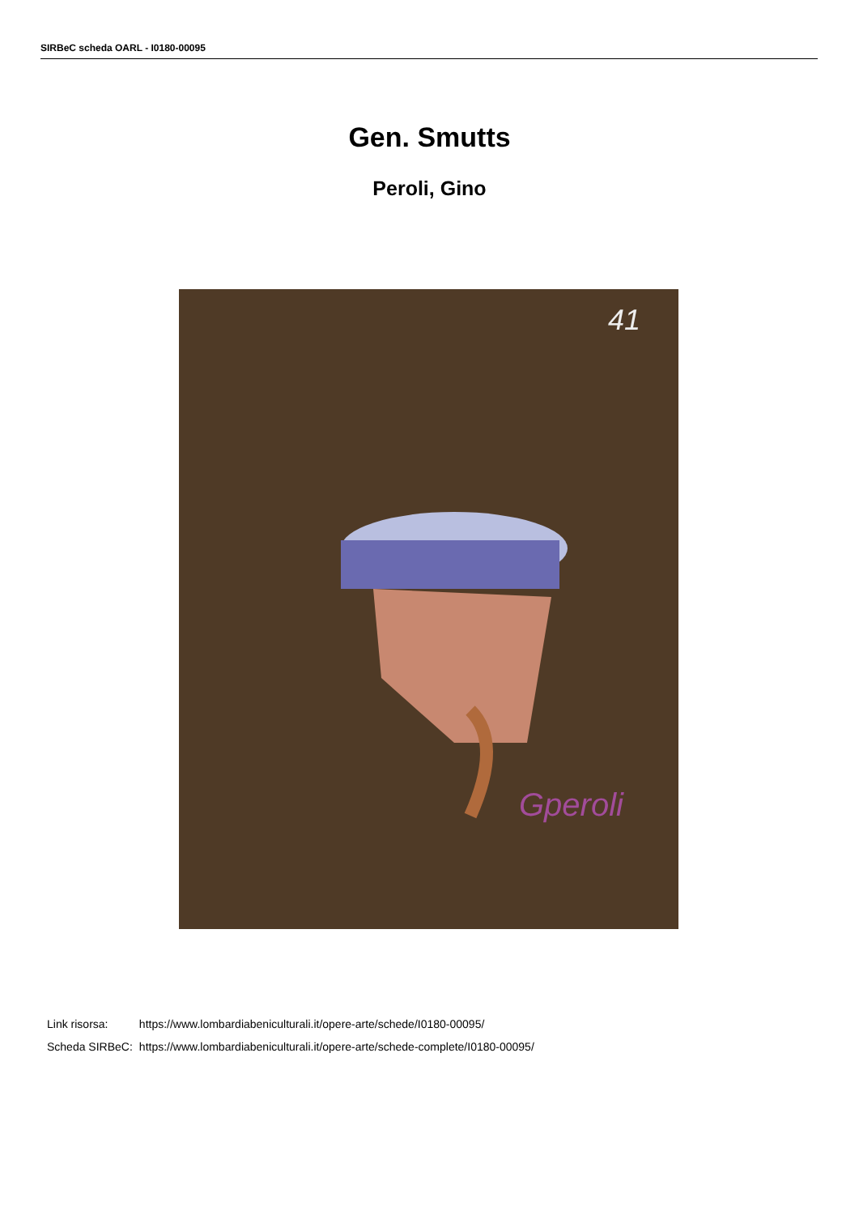SIRBeC scheda OARL - I0180-00095
Gen. Smutts
Peroli, Gino
41
Gperoli
| Link risorsa: | https://www.lombardiabeniculturali.it/opere-arte/schede/I0180-00095/ |
| Scheda SIRBeC: | https://www.lombardiabeniculturali.it/opere-arte/schede-complete/I0180-00095/ |